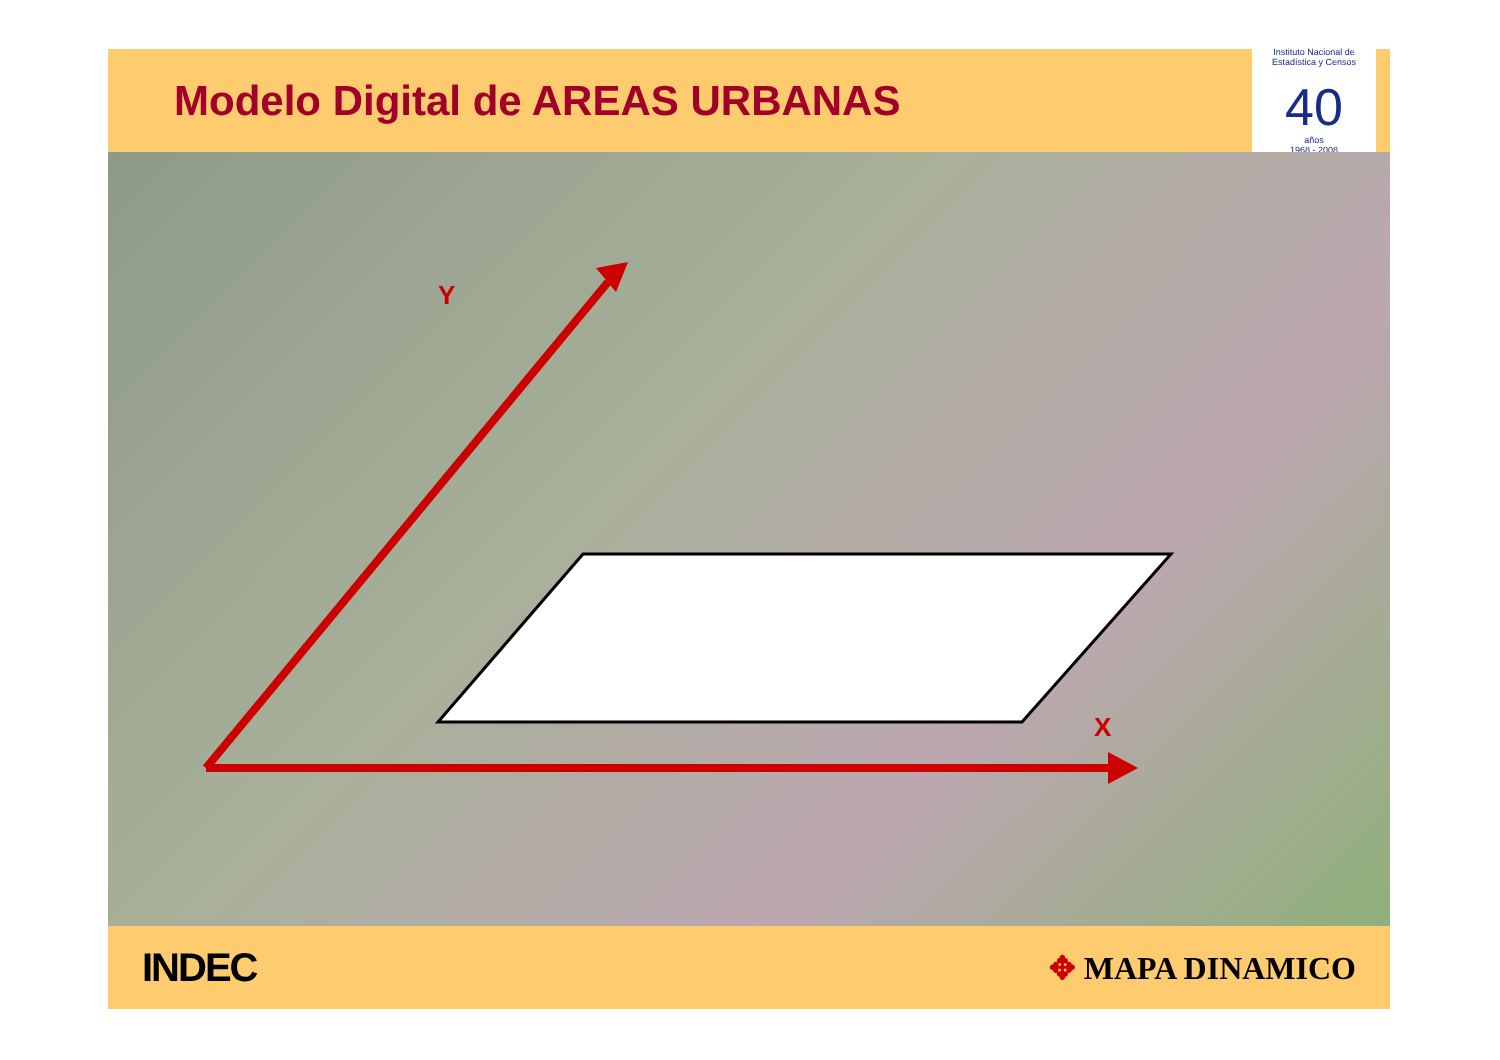Modelo Digital de AREAS URBANAS
Instituto Nacional de Estadística y Censos
40
años
1968 - 2008
Y
X
INDEC ✥ MAPA DINAMICO